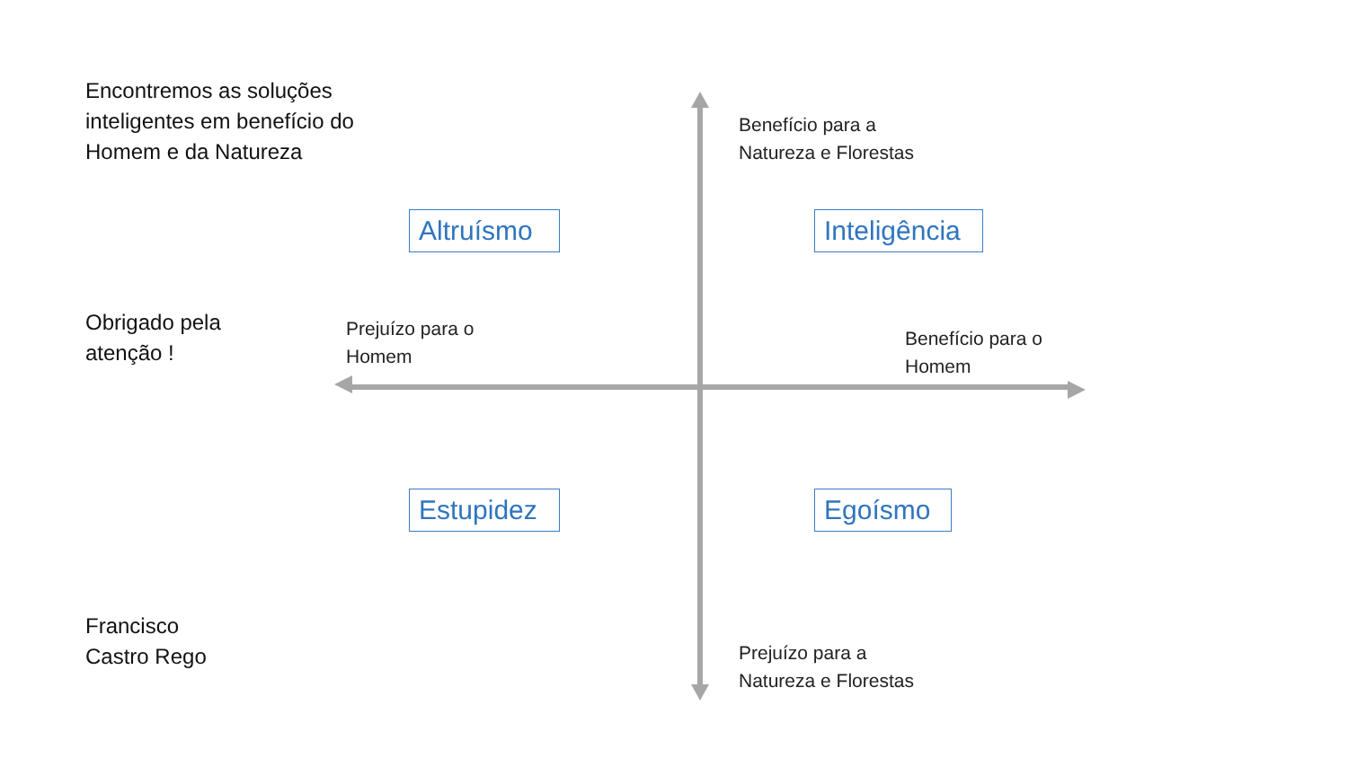Encontremos as soluções
inteligentes em benefício do
Homem e da Natureza
Benefício para a
Natureza e Florestas
Altruísmo
Inteligência
Obrigado pela
atenção !
Prejuízo para o
Homem
Benefício para o
Homem
Estupidez
Egoísmo
Francisco
Castro Rego
Prejuízo para a
Natureza e Florestas